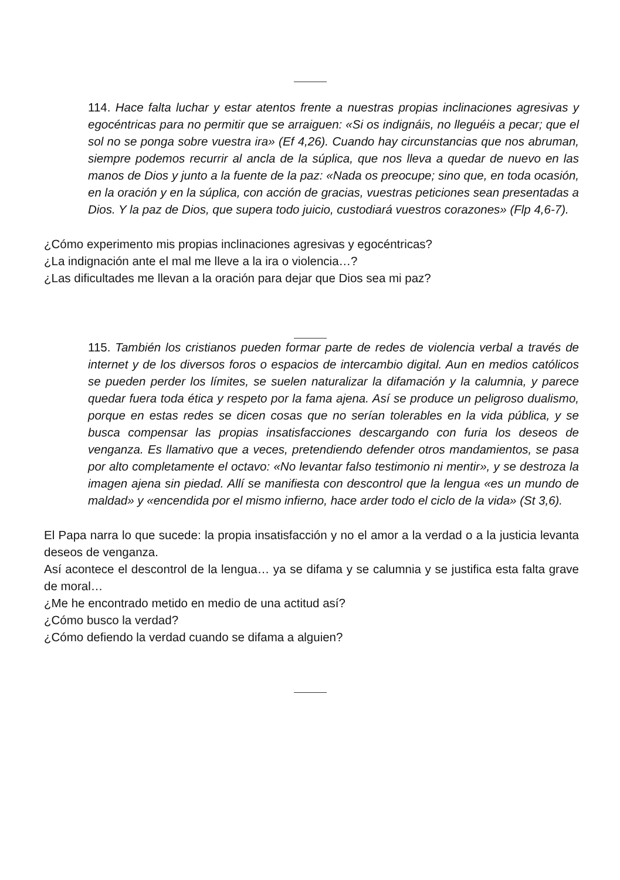114. Hace falta luchar y estar atentos frente a nuestras propias inclinaciones agresivas y egocéntricas para no permitir que se arraiguen: «Si os indignáis, no lleguéis a pecar; que el sol no se ponga sobre vuestra ira» (Ef 4,26). Cuando hay circunstancias que nos abruman, siempre podemos recurrir al ancla de la súplica, que nos lleva a quedar de nuevo en las manos de Dios y junto a la fuente de la paz: «Nada os preocupe; sino que, en toda ocasión, en la oración y en la súplica, con acción de gracias, vuestras peticiones sean presentadas a Dios. Y la paz de Dios, que supera todo juicio, custodiará vuestros corazones» (Flp 4,6-7).
¿Cómo experimento mis propias inclinaciones agresivas y egocéntricas?
¿La indignación ante el mal me lleve a la ira o violencia…?
¿Las dificultades me llevan a la oración para dejar que Dios sea mi paz?
115. También los cristianos pueden formar parte de redes de violencia verbal a través de internet y de los diversos foros o espacios de intercambio digital. Aun en medios católicos se pueden perder los límites, se suelen naturalizar la difamación y la calumnia, y parece quedar fuera toda ética y respeto por la fama ajena. Así se produce un peligroso dualismo, porque en estas redes se dicen cosas que no serían tolerables en la vida pública, y se busca compensar las propias insatisfacciones descargando con furia los deseos de venganza. Es llamativo que a veces, pretendiendo defender otros mandamientos, se pasa por alto completamente el octavo: «No levantar falso testimonio ni mentir», y se destroza la imagen ajena sin piedad. Allí se manifiesta con descontrol que la lengua «es un mundo de maldad» y «encendida por el mismo infierno, hace arder todo el ciclo de la vida» (St 3,6).
El Papa narra lo que sucede: la propia insatisfacción y no el amor a la verdad o a la justicia levanta deseos de venganza.
Así acontece el descontrol de la lengua… ya se difama y se calumnia y se justifica esta falta grave de moral…
¿Me he encontrado metido en medio de una actitud así?
¿Cómo busco la verdad?
¿Cómo defiendo la verdad cuando se difama a alguien?